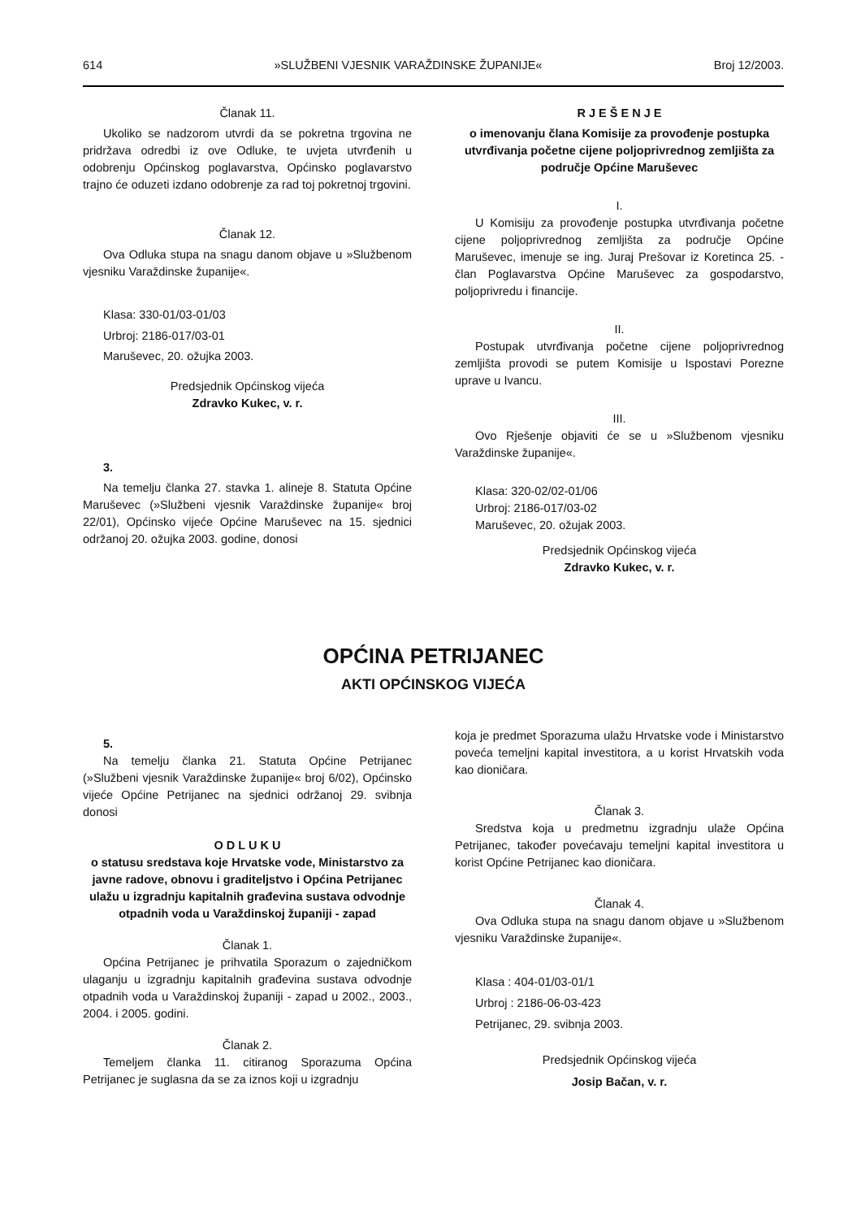614 »SLUŽBENI VJESNIK VARAŽDINSKE ŽUPANIJE« Broj 12/2003.
Članak 11.
Ukoliko se nadzorom utvrdi da se pokretna trgovina ne pridržava odredbi iz ove Odluke, te uvjeta utvrđenih u odobrenju Općinskog poglavarstva, Općinsko poglavarstvo trajno će oduzeti izdano odobrenje za rad toj pokretnoj trgovini.
Članak 12.
Ova Odluka stupa na snagu danom objave u »Službenom vjesniku Varaždinske županije«.
Klasa: 330-01/03-01/03
Urbroj: 2186-017/03-01
Maruševec, 20. ožujka 2003.
Predsjednik Općinskog vijeća
Zdravko Kukec, v. r.
3.
Na temelju članka 27. stavka 1. alineje 8. Statuta Općine Maruševec (»Službeni vjesnik Varaždinske županije« broj 22/01), Općinsko vijeće Općine Maruševec na 15. sjednici održanoj 20. ožujka 2003. godine, donosi
R J E Š E N J E
o imenovanju člana Komisije za provođenje postupka utvrđivanja početne cijene poljoprivrednog zemljišta za područje Općine Maruševec
I.
U Komisiju za provođenje postupka utvrđivanja početne cijene poljoprivrednog zemljišta za područje Općine Maruševec, imenuje se ing. Juraj Prešovar iz Koretinca 25. - član Poglavarstva Općine Maruševec za gospodarstvo, poljoprivredu i financije.
II.
Postupak utvrđivanja početne cijene poljoprivrednog zemljišta provodi se putem Komisije u Ispostavi Porezne uprave u Ivancu.
III.
Ovo Rješenje objaviti će se u »Službenom vjesniku Varaždinske županije«.
Klasa: 320-02/02-01/06
Urbroj: 2186-017/03-02
Maruševec, 20. ožujak 2003.
Predsjednik Općinskog vijeća
Zdravko Kukec, v. r.
OPĆINA PETRIJANEC
AKTI OPĆINSKOG VIJEĆA
5.
Na temelju članka 21. Statuta Općine Petrijanec (»Službeni vjesnik Varaždinske županije« broj 6/02), Općinsko vijeće Općine Petrijanec na sjednici održanoj 29. svibnja donosi
O D L U K U
o statusu sredstava koje Hrvatske vode, Ministarstvo za javne radove, obnovu i graditeljstvo i Općina Petrijanec ulažu u izgradnju kapitalnih građevina sustava odvodnje otpadnih voda u Varaždinskoj županiji - zapad
Članak 1.
Općina Petrijanec je prihvatila Sporazum o zajedničkom ulaganju u izgradnju kapitalnih građevina sustava odvodnje otpadnih voda u Varaždinskoj županiji - zapad u 2002., 2003., 2004. i 2005. godini.
Članak 2.
Temeljem članka 11. citiranog Sporazuma Općina Petrijanec je suglasna da se za iznos koji u izgradnju
koja je predmet Sporazuma ulažu Hrvatske vode i Ministarstvo poveća temeljni kapital investitora, a u korist Hrvatskih voda kao dioničara.
Članak 3.
Sredstva koja u predmetnu izgradnju ulaže Općina Petrijanec, također povećavaju temeljni kapital investitora u korist Općine Petrijanec kao dioničara.
Članak 4.
Ova Odluka stupa na snagu danom objave u »Službenom vjesniku Varaždinske županije«.
Klasa : 404-01/03-01/1
Urbroj : 2186-06-03-423
Petrijanec, 29. svibnja 2003.
Predsjednik Općinskog vijeća
Josip Bačan, v. r.